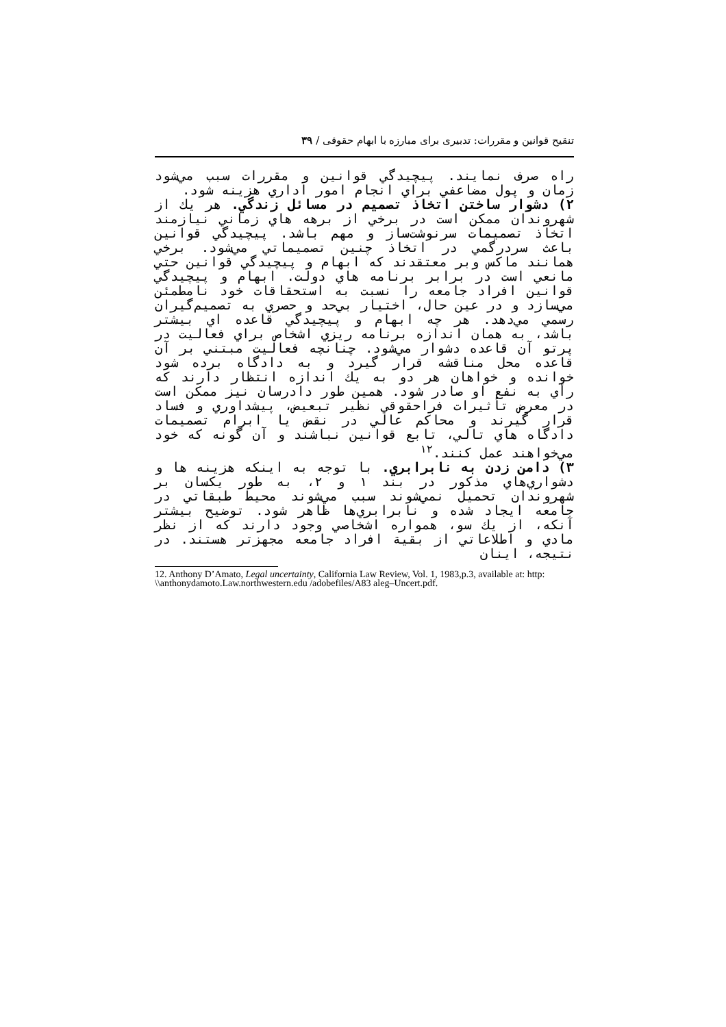تنقیح قوانین و مقررات: تدبیری برای مبارزه با ابهام حقوقی / ۳۹
راه صرف نمايند. پيچيدگي قوانين و مقررات سبب مي‌شود زمان و پول مضاعفي براي انجام امور اداري هزينه شود.
۲) دشوار ساختن اتخاذ تصميم در مسائل زندگي. هر يك از شهروندان ممكن است در برخي از برهه هاي زماني نيازمند اتخاذ تصميمات سرنوشت‌ساز و مهم باشد. پيچيدگي قوانين باعث سردرگمي در اتخاذ چنين تصميماتي مي‌شود. برخي همانند ماكس وبر معتقدند كه ابهام و پيچيدگي قوانين حتي مانعي است در برابر برنامه هاي دولت. ابهام و پيچيدگي قوانين افراد جامعه را نسبت به استحقاقات خود نامطمئن مي‌سازد و در عين حال، اختيار بي‌حد و حصري به تصميم‌گيران رسمي مي‌دهد. هر چه ابهام و پيچيدگي قاعده اي بيشتر باشد، به همان اندازه برنامه ريزي اشخاص براي فعاليت در پرتو آن قاعده دشوار مي‌شود. چنانچه فعاليت مبتني بر آن قاعده محل مناقشه قرار گيرد و به دادگاه برده شود خوانده و خواهان هر دو به يك اندازه انتظار دارند كه رأي به نفع او صادر شود. همين طور دادرسان نيز ممكن است در معرض تأثيرات فراحقوقي نظير تبعيض، پيشداوري و فساد قرار گيرند و محاكم عالي در نقض يا ابرام تصميمات دادگاه هاي تالي، تابع قوانين نباشند و آن گونه كه خود مي‌خواهند عمل كنند.<sup>۱۲</sup>
۳) دامن زدن به نابرابري. با توجه به اينكه هزينه ها و دشواري‌هاي مذكور در بند ۱ و ۲، به طور يكسان بر شهروندان تحميل نمي‌شوند سبب مي‌شوند محيط طبقاتي در جامعه ايجاد شده و نابرابري‌ها ظاهر شود. توضيح بيشتر آنكه، از يك سو، همواره اشخاصي وجود دارند كه از نظر مادي و اطلاعاتي از بقية افراد جامعه مجهزتر هستند. در نتيجه، اينان
12. Anthony D’Amato, Legal uncertainty, California Law Review, Vol. 1, 1983,p.3, available at: http: \\anthonydamoto.Law.northwestern.edu /adobefiles/A83 aleg–Uncert.pdf.